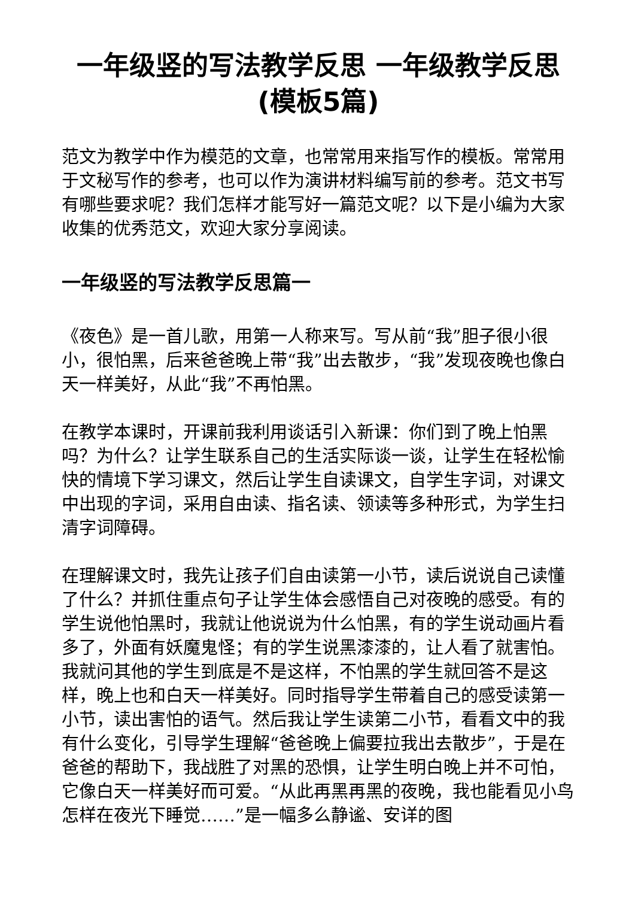一年级竖的写法教学反思 一年级教学反思(模板5篇)
范文为教学中作为模范的文章，也常常用来指写作的模板。常常用于文秘写作的参考，也可以作为演讲材料编写前的参考。范文书写有哪些要求呢？我们怎样才能写好一篇范文呢？以下是小编为大家收集的优秀范文，欢迎大家分享阅读。
一年级竖的写法教学反思篇一
《夜色》是一首儿歌，用第一人称来写。写从前“我”胆子很小很小，很怕黑，后来爸爸晚上带“我”出去散步，“我”发现夜晚也像白天一样美好，从此“我”不再怕黑。
在教学本课时，开课前我利用谈话引入新课：你们到了晚上怕黑吗？为什么？让学生联系自己的生活实际谈一谈，让学生在轻松愉快的情境下学习课文，然后让学生自读课文，自学生字词，对课文中出现的字词，采用自由读、指名读、领读等多种形式，为学生扫清字词障碍。
在理解课文时，我先让孩子们自由读第一小节，读后说说自己读懂了什么？并抓住重点句子让学生体会感悟自己对夜晚的感受。有的学生说他怕黑时，我就让他说说为什么怕黑，有的学生说动画片看多了，外面有妖魔鬼怪；有的学生说黑漆漆的，让人看了就害怕。我就问其他的学生到底是不是这样，不怕黑的学生就回答不是这样，晚上也和白天一样美好。同时指导学生带着自己的感受读第一小节，读出害怕的语气。然后我让学生读第二小节，看看文中的我有什么变化，引导学生理解“爸爸晚上偏要拉我出去散步”，于是在爸爸的帮助下，我战胜了对黑的恐惧，让学生明白晚上并不可怕，它像白天一样美好而可爱。“从此再黑再黑的夜晚，我也能看见小鸟怎样在夜光下睡觉……”是一幅多么静谧、安详的图